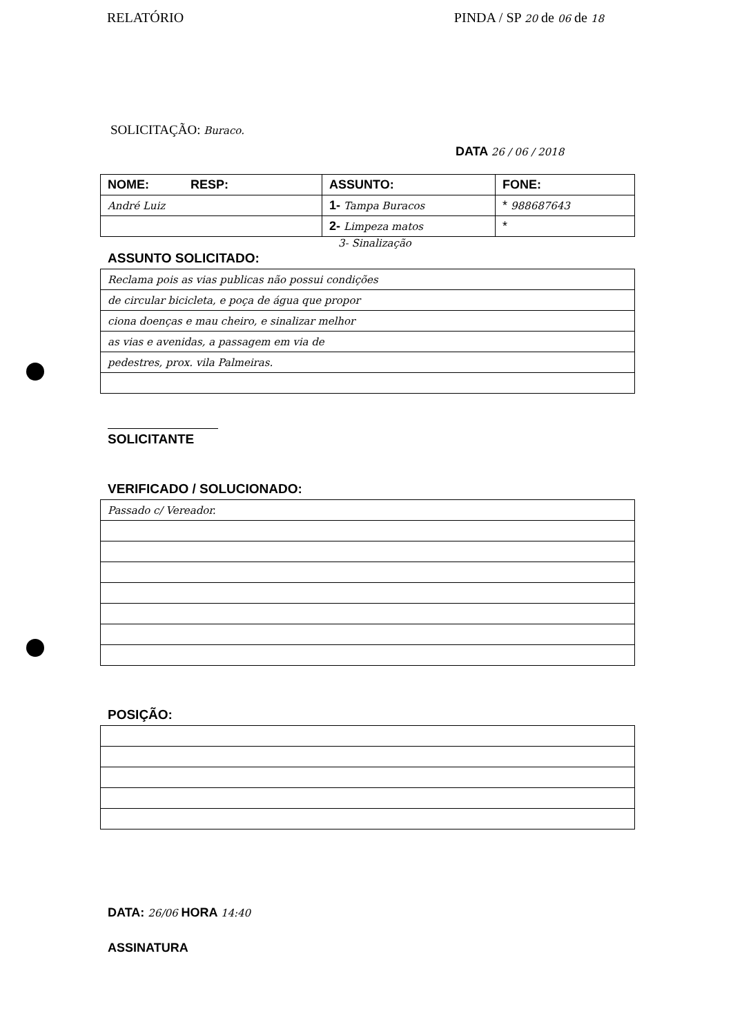RELATÓRIO PINDA / SP 20 de 06 de 18
SOLICITAÇÃO: Buraco.
DATA 26 / 06 / 2018
| NOME: RESP: | ASSUNTO: | FONE: |
| --- | --- | --- |
| André Luiz | 1- Tampa Buracos | * 988687643 |
| | 2- Limpeza matos | * |
3- Sinalização
ASSUNTO SOLICITADO:
| Reclama pois as vias publicas não possui condições |
| de circular bicicleta, e poça de água que propor |
| ciona doenças e mau cheiro, e sinalizar melhor |
| as vias e avenidas, a passagem em via de |
| pedestres, prox. vila Palmeiras. |
SOLICITANTE
VERIFICADO / SOLUCIONADO:
| Passado c/ Vereador. |
POSIÇÃO:
DATA: 26/06 HORA 14:40
ASSINATURA